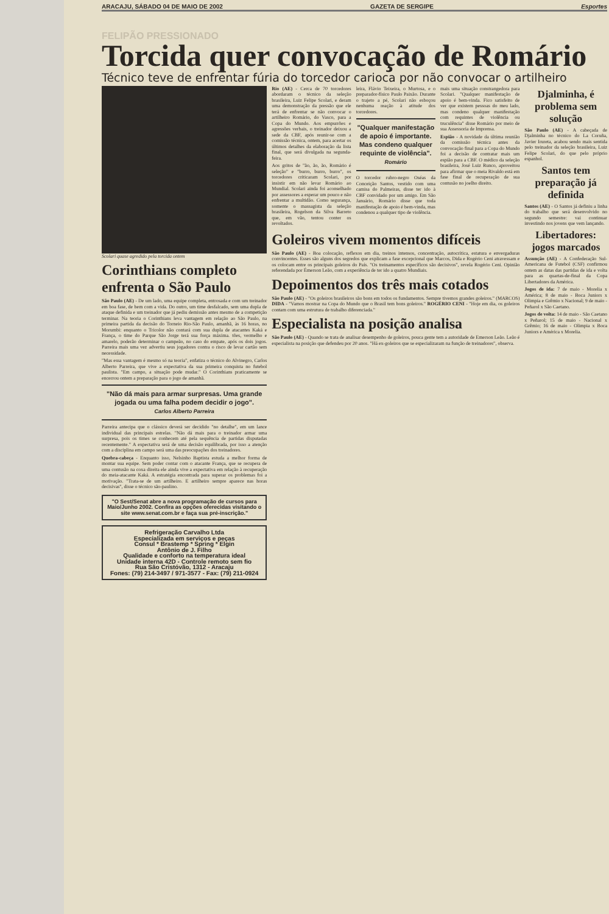ARACAJU, SÁBADO 04 DE MAIO DE 2002 GAZETA DE SERGIPE Esportes
FELIPÃO PRESSIONADO
Torcida quer convocação de Romário
Técnico teve de enfrentar fúria do torcedor carioca por não convocar o artilheiro
Scolari quase agredido pela torcida ontem
Corinthians completo enfrenta o São Paulo
São Paulo (AE) - De um lado, uma equipe completa, entrosada e com um treinador em boa fase, de bem com a vida. Do outro, um time desfalcado, sem uma dupla de ataque definida e um treinador que já pediu demissão antes mesmo de a competição terminar. Na teoria o Corinthians leva vantagem em relação ao São Paulo, na primeira partida da decisão do Torneio Rio-São Paulo, amanhã, às 16 horas, no Morumbi: enquanto o Tricolor não contará com sua dupla de atacantes Kaká e França, o time do Parque São Jorge terá sua força máxima. tões, vermelho e amarelo, poderão determinar o campeão, no caso do empate, após os dois jogos. Parreira mais uma vez advertiu seus jogadores contra o risco de levar cartão sem necessidade.
"Mas essa vantagem é mesmo só na teoria", enfatiza o técnico do Alvinegro, Carlos Alberto Parreira, que vive a expectativa da sua primeira conquista no futebol paulista. "Em campo, a situação pode mudar." O Corinthians praticamente se encerrou ontem a preparação para o jogo de amanhã.
"Não dá mais para armar surpresas. Uma grande jogada ou uma falha podem decidir o jogo".
Carlos Alberto Parreira
Parreira antecipa que o clássico deverá ser decidido "no detalhe", em um lance individual das principais estrelas. "Não dá mais para o treinador armar uma surpresa, pois os times se conhecem até pela sequência de partidas disputadas recentemente." A expectativa será de uma decisão equilibrada, por isso a atenção com a disciplina em campo será uma das preocupações dos treinadores.
Quebra-cabeça - Enquanto isso, Nelsinho Baptista estuda a melhor forma de montar sua equipe. Sem poder contar com o atacante França, que se recupera de uma contusão na coxa direita ele ainda vive a expectativa em relação à recuperação do meia-atacante Kaká. A estratégia encontrada para superar os problemas foi a motivação. "Trata-se de um artilheiro. E artilheiro sempre aparece nas horas decisivas", disse o técnico são-paulino.
"O Sest/Senat abre a nova programação de cursos para Maio/Junho 2002. Confira as opções oferecidas visitando o site www.senat.com.br e faça sua pré-inscrição."
Refrigeração Carvalho Ltda
Especializada em serviços e peças
Consul * Brastemp * Spring * Elgin
Antônio de J. Filho
Qualidade e conforto na temperatura ideal
Unidade interna 42D - Controle remoto sem fio
Rua São Cristóvão, 1312 - Aracaju
Fones: (79) 214-3497 / 971-3577 - Fax: (79) 211-0924
Rio (AE) - Cerca de 70 torcedores abordaram o técnico da seleção brasileira, Luiz Felipe Scolari, e deram uma demonstração da pressão que ele terá de enfrentar se não convocar o artilheiro Romário, do Vasco, para a Copa do Mundo. Aos empurrões e agressões verbais, o treinador deixou a sede da CBF, após reunir-se com a comissão técnica, ontem, para acertar os últimos detalhes da elaboração da lista final, que será divulgada na segunda-feira.
Aos gritos de "ão, ão, ão, Romário é seleção" e "burro, burro, burro", os torcedores criticaram Scolari, por insistir em não levar Romário ao Mundial. Scolari ainda foi aconselhado por assessores a esperar um pouco e não enfrentar a multidão. Como segurança, somente o massagista da seleção brasileira, Rogelson da Silva Barreto que, em vão, tentou conter os revoltados.
leira, Flávio Teixeira, o Murtosa, e o preparador-físico Paulo Paixão. Durante o trajeto a pé, Scolari não esboçou nenhuma reação à atitude dos torcedores.
"Qualquer manifestação de apoio é importante. Mas condeno qualquer requinte de violência".
Romário
O torcedor rubro-negro Oséas da Conceição Santos, vestido com uma camisa do Palmeiras, disse ter ido à CBF convidado por um amigo. Em São Januário, Romário disse que toda manifestação de apoio é bem-vinda, mas condenou a qualquer tipo de violência.
mais uma situação constrangedora para Scolari. "Qualquer manifestação de apoio é bem-vinda. Fico satisfeito de ver que existem pessoas do meu lado, mas condeno qualquer manifestação com requintes de violência ou truculência" disse Romário por meio de sua Assessoria de Imprensa.
Espião - A novidade da última reunião da comissão técnica antes da convocação final para a Copa do Mundo foi a decisão de contratar mais um espião para a CBF. O médico da seleção brasileira, José Luiz Runco, aproveitou para afirmar que o meia Rivaldo está em fase final de recuperação de sua contusão no joelho direito.
Goleiros vivem momentos difíceis
São Paulo (AE) - Boa colocação, reflexos em dia, treinos intensos, concentração, autocrítica, estatura e envergaduras convincentes. Esses são alguns dos segredos que explicam a fase excepcional que Marcos, Dida e Rogério Ceni atravessam e os colocam entre os principais goleiros do País. "Os treinamentos específicos são decisivos", revela Rogério Ceni. Opinião referendada por Émerson Leão, com a experiência de ter ido a quatro Mundiais.
Depoimentos dos três mais cotados
São Paulo (AE) - "Os goleiros brasileiros são bons em todos os fundamentos. Sempre tivemos grandes goleiros." (MARCOS) DIDA - "Vamos mostrar na Copa do Mundo que o Brasil tem bons goleiros." ROGÉRIO CENI - "Hoje em dia, os goleiros contam com uma estrutura de trabalho diferenciada."
Especialista na posição analisa
São Paulo (AE) - Quando se trata de analisar desempenho de goleiros, pouca gente tem a autoridade de Emerson Leão. Leão é especialista na posição que defendeu por 20 anos. "Há ex-goleiros que se especializaram na função de treinadores", observa.
Djalminha, é problema sem solução
São Paulo (AE) - A cabeçada de Djalminha no técnico do La Coruña, Javier Irureta, acabou sendo mais sentida pelo treinador da seleção brasileira, Luiz Felipe Scolari, do que pelo próprio espanhol.
Santos tem preparação já definida
Santos (AE) - O Santos já definiu a linha do trabalho que será desenvolvido no segundo semestre: vai continuar investindo nos jovens que vem lançando.
Libertadores: jogos marcados
Assunção (AE) - A Confederação Sul-Americana de Futebol (CSF) confirmou ontem as datas das partidas de ida e volta para as quartas-de-final da Copa Libertadores da América.
Jogos de ida: 7 de maio - Morelia x América; 8 de maio - Boca Juniors x Olimpia e Grêmio x Nacional; 9 de maio - Peñarol x São Caetano.
Jogos de volta: 14 de maio - São Caetano x Peñarol; 15 de maio - Nacional x Grêmio; 16 de maio - Olimpia x Boca Juniors e América x Morelia.